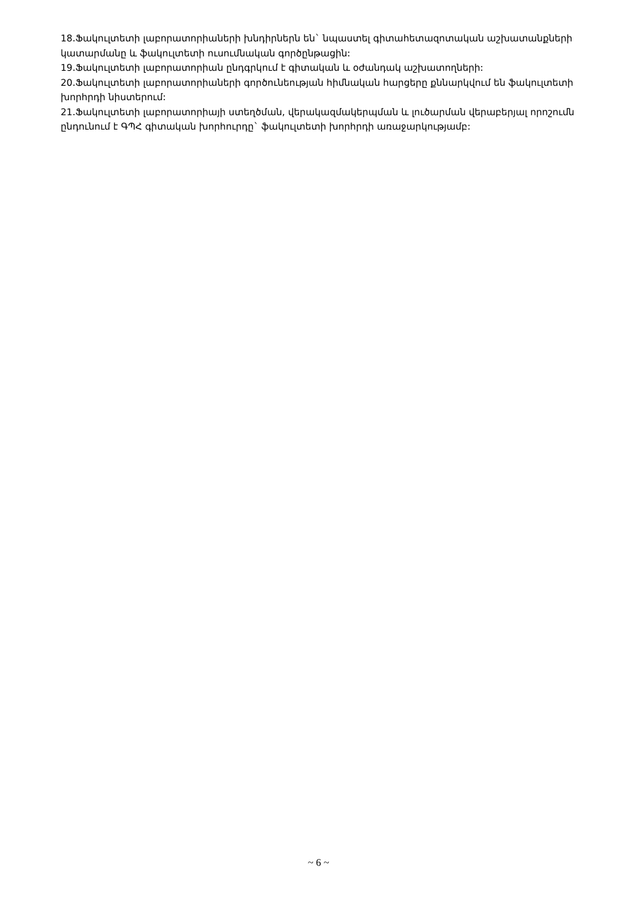18.Ֆակուլտետի լաբորատորիաների խնդիրներն են` նպաստել գիտահետազոտական աշխատանքների կատարմանը և ֆակուլտետի ուսումնական գործընթացին:
19.Ֆակուլտետի լաբորատորիան ընդգրկում է գիտական և օժանդակ աշխատողների:
20.Ֆակուլտետի լաբորատորիաների գործունեության հիմնական հարցերը քննարկվում են ֆակուլտետի խորհրդի նիստերում:
21.Ֆակուլտետի լաբորատորիայի ստեղծման, վերակազմակերպման և լուծարման վերաբերյալ որոշումն ընդունում է ԳՊՀ գիտական խորհուրդը` ֆակուլտետի խորհրդի առաջարկությամբ:
~ 6 ~